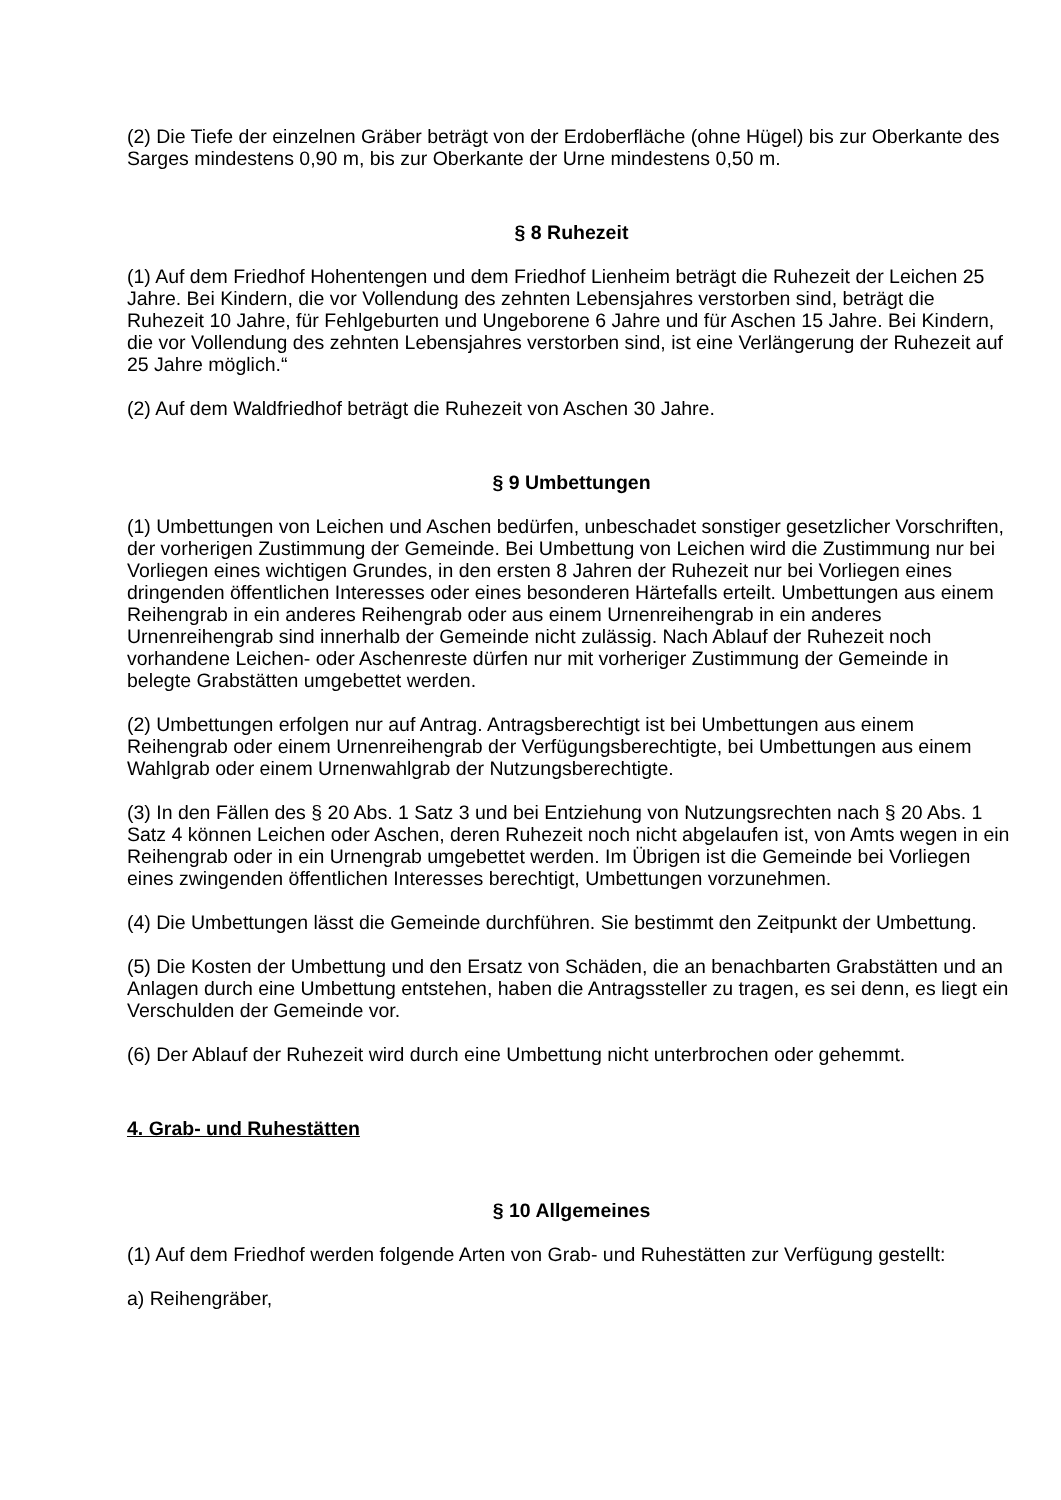(2) Die Tiefe der einzelnen Gräber beträgt von der Erdoberfläche (ohne Hügel) bis zur Oberkante des Sarges mindestens 0,90 m, bis zur Oberkante der Urne mindestens 0,50 m.
§ 8 Ruhezeit
(1) Auf dem Friedhof Hohentengen und dem Friedhof Lienheim beträgt die Ruhezeit der Leichen 25 Jahre. Bei Kindern, die vor Vollendung des zehnten Lebensjahres verstorben sind, beträgt die Ruhezeit 10 Jahre, für Fehlgeburten und Ungeborene 6 Jahre und für Aschen 15 Jahre. Bei Kindern, die vor Vollendung des zehnten Lebensjahres verstorben sind, ist eine Verlängerung der Ruhezeit auf 25 Jahre möglich.“
(2) Auf dem Waldfriedhof beträgt die Ruhezeit von Aschen 30 Jahre.
§ 9 Umbettungen
(1) Umbettungen von Leichen und Aschen bedürfen, unbeschadet sonstiger gesetzlicher Vorschriften, der vorherigen Zustimmung der Gemeinde. Bei Umbettung von Leichen wird die Zustimmung nur bei Vorliegen eines wichtigen Grundes, in den ersten 8 Jahren der Ruhezeit nur bei Vorliegen eines dringenden öffentlichen Interesses oder eines besonderen Härtefalls erteilt. Umbettungen aus einem Reihengrab in ein anderes Reihengrab oder aus einem Urnenreihengrab in ein anderes Urnenreihengrab sind innerhalb der Gemeinde nicht zulässig. Nach Ablauf der Ruhezeit noch vorhandene Leichen- oder Aschenreste dürfen nur mit vorheriger Zustimmung der Gemeinde in belegte Grabstätten umgebettet werden.
(2) Umbettungen erfolgen nur auf Antrag. Antragsberechtigt ist bei Umbettungen aus einem Reihengrab oder einem Urnenreihengrab der Verfügungsberechtigte, bei Umbettungen aus einem Wahlgrab oder einem Urnenwahlgrab der Nutzungsberechtigte.
(3) In den Fällen des § 20 Abs. 1 Satz 3 und bei Entziehung von Nutzungsrechten nach § 20 Abs. 1 Satz 4 können Leichen oder Aschen, deren Ruhezeit noch nicht abgelaufen ist, von Amts wegen in ein Reihengrab oder in ein Urnengrab umgebettet werden. Im Übrigen ist die Gemeinde bei Vorliegen eines zwingenden öffentlichen Interesses berechtigt, Umbettungen vorzunehmen.
(4) Die Umbettungen lässt die Gemeinde durchführen. Sie bestimmt den Zeitpunkt der Umbettung.
(5) Die Kosten der Umbettung und den Ersatz von Schäden, die an benachbarten Grabstätten und an Anlagen durch eine Umbettung entstehen, haben die Antragssteller zu tragen, es sei denn, es liegt ein Verschulden der Gemeinde vor.
(6) Der Ablauf der Ruhezeit wird durch eine Umbettung nicht unterbrochen oder gehemmt.
4. Grab- und Ruhestätten
§ 10 Allgemeines
(1) Auf dem Friedhof werden folgende Arten von Grab- und Ruhestätten zur Verfügung gestellt:
a) Reihengräber,